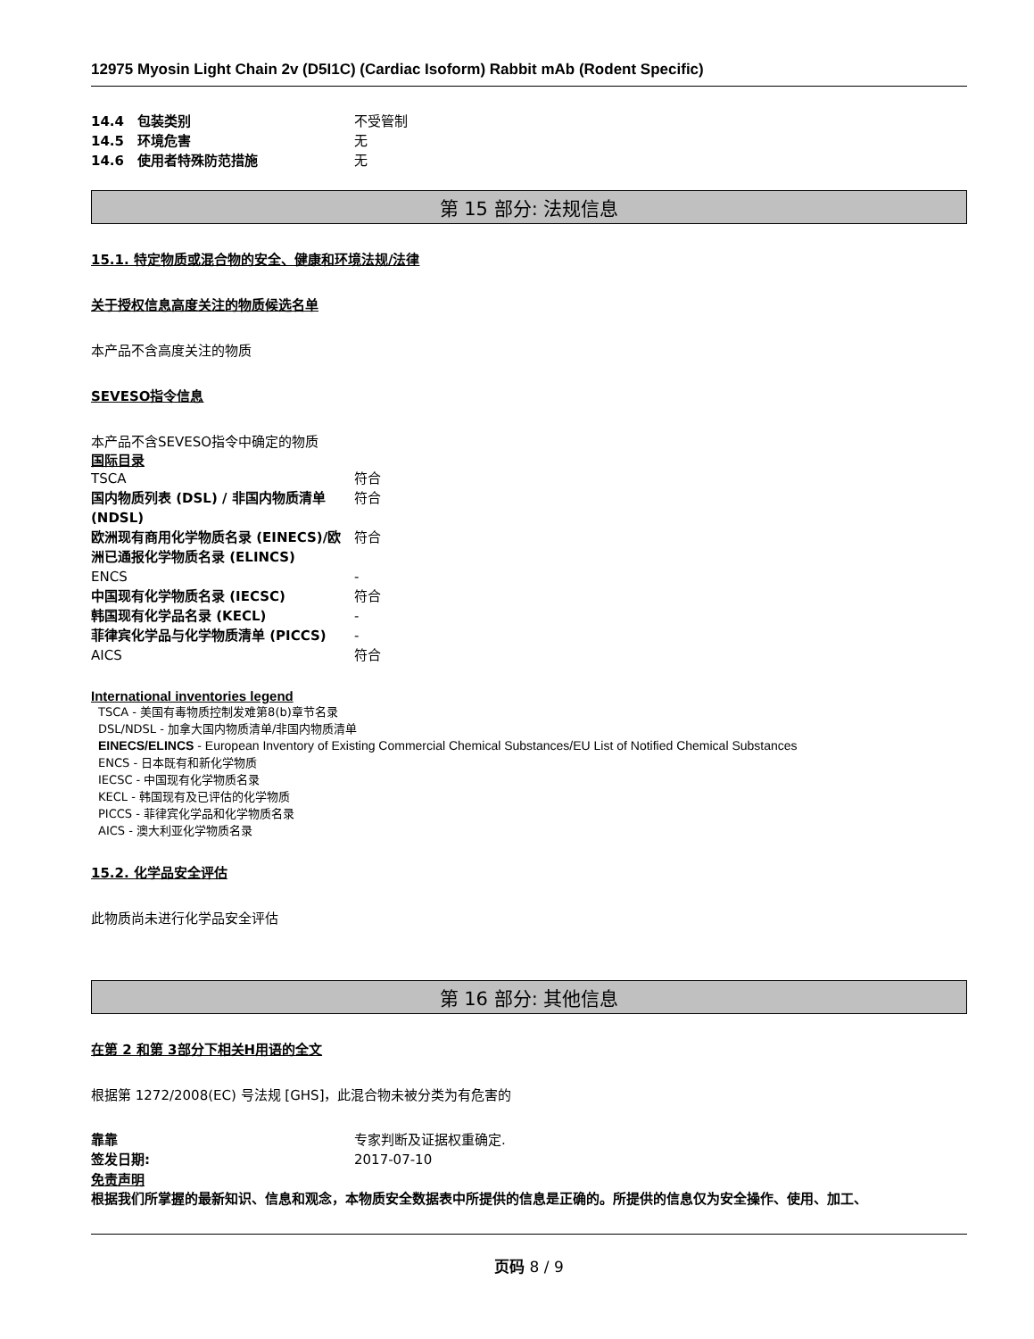12975 Myosin Light Chain 2v (D5I1C) (Cardiac Isoform) Rabbit mAb (Rodent Specific)
| 14.4 包装类别 | 不受管制 |
| 14.5 环境危害 | 无 |
| 14.6 使用者特殊防范措施 | 无 |
第 15 部分: 法规信息
15.1. 特定物质或混合物的安全、健康和环境法规/法律
关于授权信息高度关注的物质候选名单
本产品不含高度关注的物质
SEVESO指令信息
本产品不含SEVESO指令中确定的物质
国际目录
| TSCA | 符合 |
| 国内物质列表 (DSL) / 非国内物质清单 (NDSL) | 符合 |
| 欧洲现有商用化学物质名录 (EINECS)/欧洲已通报化学物质名录 (ELINCS) | 符合 |
| ENCS | - |
| 中国现有化学物质名录 (IECSC) | 符合 |
| 韩国现有化学品名录 (KECL) | - |
| 菲律宾化学品与化学物质清单 (PICCS) | - |
| AICS | 符合 |
International inventories legend
TSCA - 美国有毒物质控制发难第8(b)章节名录
DSL/NDSL - 加拿大国内物质清单/非国内物质清单
EINECS/ELINCS - European Inventory of Existing Commercial Chemical Substances/EU List of Notified Chemical Substances
ENCS - 日本既有和新化学物质
IECSC - 中国现有化学物质名录
KECL - 韩国现有及已评估的化学物质
PICCS - 菲律宾化学品和化学物质名录
AICS - 澳大利亚化学物质名录
15.2. 化学品安全评估
此物质尚未进行化学品安全评估
第 16 部分: 其他信息
在第 2 和第 3部分下相关H用语的全文
根据第 1272/2008(EC) 号法规 [GHS]，此混合物未被分类为有危害的
| 靠靠 | 专家判断及证据权重确定. |
| 签发日期: | 2017-07-10 |
免责声明
根据我们所掌握的最新知识、信息和观念，本物质安全数据表中所提供的信息是正确的。所提供的信息仅为安全操作、使用、加工、
页码 8 / 9